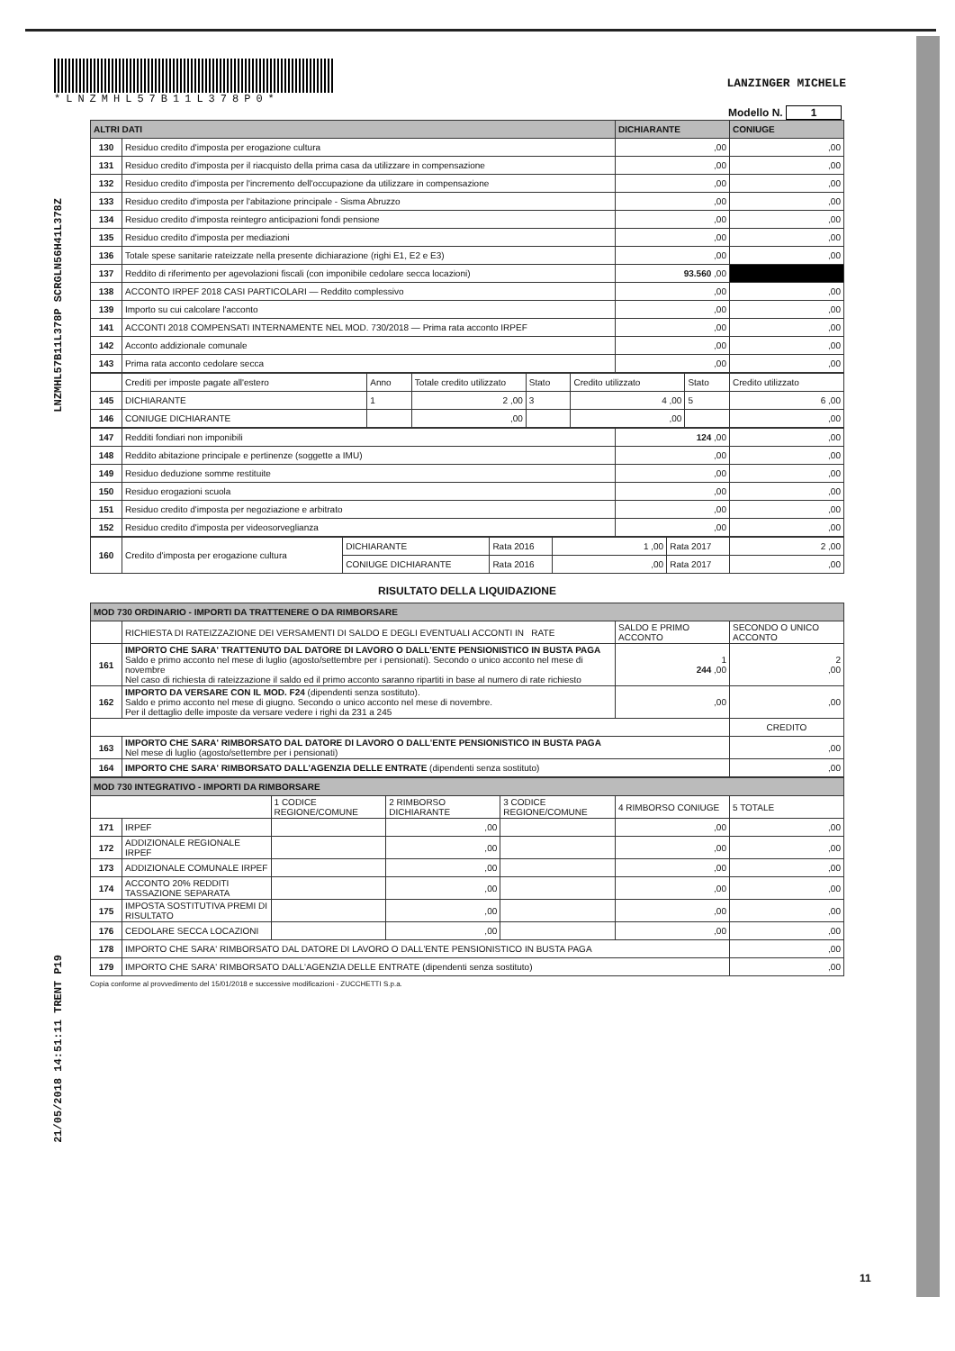LNZMHL57B11L378P SCRGLN56H41L378Z
21/05/2018 14:51:11 TRENT P19
*LNZMHL57B11L378P0*
LANZINGER MICHELE
Modello N. 1
| ALTRI DATI | | DICHIARANTE | CONIUGE |
| --- | --- | --- | --- |
| 130 | Residuo credito d'imposta per erogazione cultura | ,00 | ,00 |
| 131 | Residuo credito d'imposta per il riacquisto della prima casa da utilizzare in compensazione | ,00 | ,00 |
| 132 | Residuo credito d'imposta per l'incremento dell'occupazione da utilizzare in compensazione | ,00 | ,00 |
| 133 | Residuo credito d'imposta per l'abitazione principale - Sisma Abruzzo | ,00 | ,00 |
| 134 | Residuo credito d'imposta reintegro anticipazioni fondi pensione | ,00 | ,00 |
| 135 | Residuo credito d'imposta per mediazioni | ,00 | ,00 |
| 136 | Totale spese sanitarie rateizzate nella presente dichiarazione (righi E1, E2 e E3) | ,00 | ,00 |
| 137 | Reddito di riferimento per agevolazioni fiscali (con imponibile cedolare secca locazioni) | 93.560 ,00 | |
| 138 | ACCONTO IRPEF 2018 CASI PARTICOLARI — Reddito complessivo | ,00 | ,00 |
| 139 | Importo su cui calcolare l'acconto | ,00 | ,00 |
| 141 | ACCONTI 2018 COMPENSATI INTERNAMENTE NEL MOD. 730/2018 — Prima rata acconto IRPEF | ,00 | ,00 |
| 142 | Acconto addizionale comunale | ,00 | ,00 |
| 143 | Prima rata acconto cedolare secca | ,00 | ,00 |
| | Crediti per imposte pagate all'estero | Anno | Totale credito utilizzato | Stato | Credito utilizzato | Stato | Credito utilizzato |
| 145 | DICHIARANTE | 1 | 2 ,00 | 3 | 4 ,00 | 5 | 6 ,00 |
| 146 | CONIUGE DICHIARANTE | | ,00 | | ,00 | | ,00 |
| 147 | Redditi fondiari non imponibili | 124 ,00 | ,00 |
| 148 | Reddito abitazione principale e pertinenze (soggette a IMU) | ,00 | ,00 |
| 149 | Residuo deduzione somme restituite | ,00 | ,00 |
| 150 | Residuo erogazioni scuola | ,00 | ,00 |
| 151 | Residuo credito d'imposta per negoziazione e arbitrato | ,00 | ,00 |
| 152 | Residuo credito d'imposta per videosorveglianza | ,00 | ,00 |
| 160 | Credito d'imposta per erogazione cultura | DICHIARANTE | Rata 2016 | 1 ,00 | Rata 2017 | 2 ,00 |
| | | CONIUGE DICHIARANTE | Rata 2016 | ,00 | Rata 2017 | ,00 |
RISULTATO DELLA LIQUIDAZIONE
| MOD 730 ORDINARIO - IMPORTI DA TRATTENERE O DA RIMBORSARE | | | |
| --- | --- | --- | --- |
| | RICHIESTA DI RATEIZZAZIONE DEI VERSAMENTI DI SALDO E DEGLI EVENTUALI ACCONTI IN RATE | SALDO E PRIMO ACCONTO | SECONDO O UNICO ACCONTO |
| 161 | IMPORTO CHE SARA' TRATTENUTO DAL DATORE DI LAVORO O DALL'ENTE PENSIONISTICO IN BUSTA PAGA Saldo e primo acconto nel mese di luglio (agosto/settembre per i pensionati). Secondo o unico acconto nel mese di novembre Nel caso di richiesta di rateizzazione il saldo ed il primo acconto saranno ripartiti in base al numero di rate richiesto | 1 244 ,00 | 2 ,00 |
| 162 | IMPORTO DA VERSARE CON IL MOD. F24 (dipendenti senza sostituto). Saldo e primo acconto nel mese di giugno. Secondo o unico acconto nel mese di novembre. Per il dettaglio delle imposte da versare vedere i righi da 231 a 245 | ,00 | ,00 |
| | | | CREDITO |
| 163 | IMPORTO CHE SARA' RIMBORSATO DAL DATORE DI LAVORO O DALL'ENTE PENSIONISTICO IN BUSTA PAGA Nel mese di luglio (agosto/settembre per i pensionati) | | ,00 |
| 164 | IMPORTO CHE SARA' RIMBORSATO DALL'AGENZIA DELLE ENTRATE (dipendenti senza sostituto) | | ,00 |
| MOD 730 INTEGRATIVO - IMPORTI DA RIMBORSARE | | | | | | |
| --- | --- | --- | --- | --- | --- | --- |
| | | 1 CODICE REGIONE/COMUNE | 2 RIMBORSO DICHIARANTE | 3 CODICE REGIONE/COMUNE | 4 RIMBORSO CONIUGE | 5 TOTALE |
| 171 | IRPEF | | ,00 | | ,00 | ,00 |
| 172 | ADDIZIONALE REGIONALE IRPEF | | ,00 | | ,00 | ,00 |
| 173 | ADDIZIONALE COMUNALE IRPEF | | ,00 | | ,00 | ,00 |
| 174 | ACCONTO 20% REDDITI TASSAZIONE SEPARATA | | ,00 | | ,00 | ,00 |
| 175 | IMPOSTA SOSTITUTIVA PREMI DI RISULTATO | | ,00 | | ,00 | ,00 |
| 176 | CEDOLARE SECCA LOCAZIONI | | ,00 | | ,00 | ,00 |
| 178 | IMPORTO CHE SARA' RIMBORSATO DAL DATORE DI LAVORO O DALL'ENTE PENSIONISTICO IN BUSTA PAGA | | | | | ,00 |
| 179 | IMPORTO CHE SARA' RIMBORSATO DALL'AGENZIA DELLE ENTRATE (dipendenti senza sostituto) | | | | | ,00 |
Copia conforme al provvedimento del 15/01/2018 e successive modificazioni - ZUCCHETTI S.p.a.
11